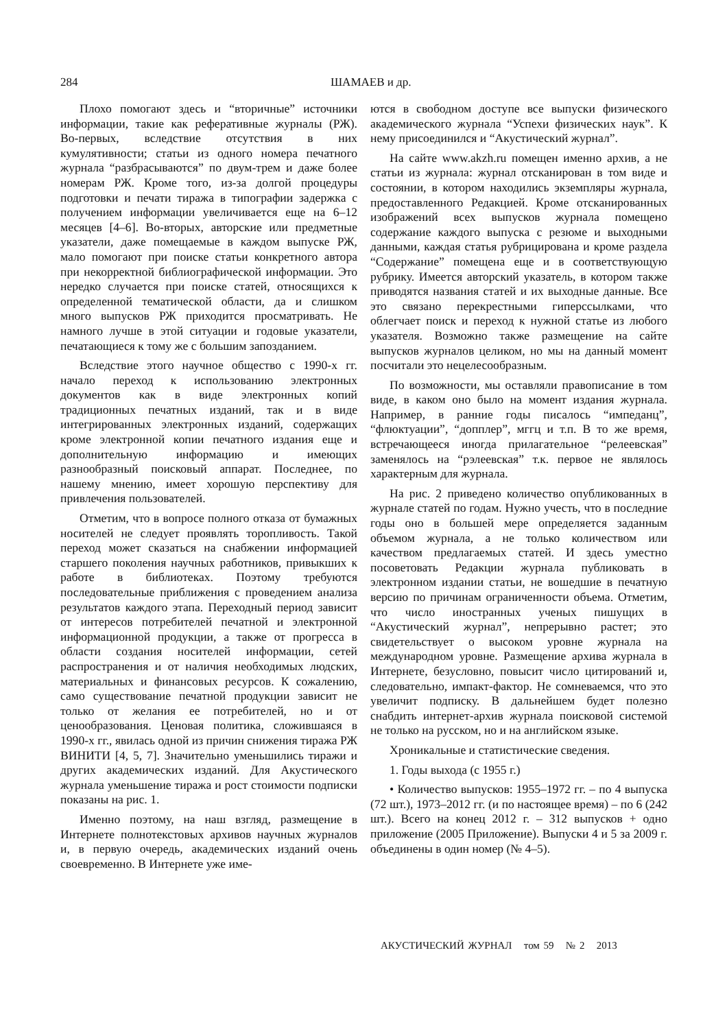284
ШАМАЕВ и др.
Плохо помогают здесь и “вторичные” источники информации, такие как реферативные журналы (РЖ). Во-первых, вследствие отсутствия в них кумулятивности; статьи из одного номера печатного журнала “разбрасываются” по двум-трем и даже более номерам РЖ. Кроме того, из-за долгой процедуры подготовки и печати тиража в типографии задержка с получением информации увеличивается еще на 6–12 месяцев [4–6]. Во-вторых, авторские или предметные указатели, даже помещаемые в каждом выпуске РЖ, мало помогают при поиске статьи конкретного автора при некорректной библиографической информации. Это нередко случается при поиске статей, относящихся к определенной тематической области, да и слишком много выпусков РЖ приходится просматривать. Не намного лучше в этой ситуации и годовые указатели, печатающиеся к тому же с большим запозданием.
Вследствие этого научное общество с 1990-х гг. начало переход к использованию электронных документов как в виде электронных копий традиционных печатных изданий, так и в виде интегрированных электронных изданий, содержащих кроме электронной копии печатного издания еще и дополнительную информацию и имеющих разнообразный поисковый аппарат. Последнее, по нашему мнению, имеет хорошую перспективу для привлечения пользователей.
Отметим, что в вопросе полного отказа от бумажных носителей не следует проявлять торопливость. Такой переход может сказаться на снабжении информацией старшего поколения научных работников, привыкших к работе в библиотеках. Поэтому требуются последовательные приближения с проведением анализа результатов каждого этапа. Переходный период зависит от интересов потребителей печатной и электронной информационной продукции, а также от прогресса в области создания носителей информации, сетей распространения и от наличия необходимых людских, материальных и финансовых ресурсов. К сожалению, само существование печатной продукции зависит не только от желания ее потребителей, но и от ценообразования. Ценовая политика, сложившаяся в 1990-х гг., явилась одной из причин снижения тиража РЖ ВИНИТИ [4, 5, 7]. Значительно уменьшились тиражи и других академических изданий. Для Акустического журнала уменьшение тиража и рост стоимости подписки показаны на рис. 1.
Именно поэтому, на наш взгляд, размещение в Интернете полнотекстовых архивов научных журналов и, в первую очередь, академических изданий очень своевременно. В Интернете уже име-
ются в свободном доступе все выпуски физического академического журнала “Успехи физических наук”. К нему присоединился и “Акустический журнал”.
На сайте www.akzh.ru помещен именно архив, а не статьи из журнала: журнал отсканирован в том виде и состоянии, в котором находились экземпляры журнала, предоставленного Редакцией. Кроме отсканированных изображений всех выпусков журнала помещено содержание каждого выпуска с резюме и выходными данными, каждая статья рубрицирована и кроме раздела “Содержание” помещена еще и в соответствующую рубрику. Имеется авторский указатель, в котором также приводятся названия статей и их выходные данные. Все это связано перекрестными гиперссылками, что облегчает поиск и переход к нужной статье из любого указателя. Возможно также размещение на сайте выпусков журналов целиком, но мы на данный момент посчитали это нецелесообразным.
По возможности, мы оставляли правописание в том виде, в каком оно было на момент издания журнала. Например, в ранние годы писалось “импеданц”, “флюктуации”, “допплер”, мггц и т.п. В то же время, встречающееся иногда прилагательное “релеевская” заменялось на “рэлеевская” т.к. первое не являлось характерным для журнала.
На рис. 2 приведено количество опубликованных в журнале статей по годам. Нужно учесть, что в последние годы оно в большей мере определяется заданным объемом журнала, а не только количеством или качеством предлагаемых статей. И здесь уместно посоветовать Редакции журнала публиковать в электронном издании статьи, не вошедшие в печатную версию по причинам ограниченности объема. Отметим, что число иностранных ученых пишущих в “Акустический журнал”, непрерывно растет; это свидетельствует о высоком уровне журнала на международном уровне. Размещение архива журнала в Интернете, безусловно, повысит число цитирований и, следовательно, импакт-фактор. Не сомневаемся, что это увеличит подписку. В дальнейшем будет полезно снабдить интернет-архив журнала поисковой системой не только на русском, но и на английском языке.
Хроникальные и статистические сведения.
1. Годы выхода (с 1955 г.)
• Количество выпусков: 1955–1972 гг. – по 4 выпуска (72 шт.), 1973–2012 гг. (и по настоящее время) – по 6 (242 шт.). Всего на конец 2012 г. – 312 выпусков + одно приложение (2005 Приложение). Выпуски 4 и 5 за 2009 г. объединены в один номер (№ 4–5).
АКУСТИЧЕСКИЙ ЖУРНАЛ том 59 № 2 2013